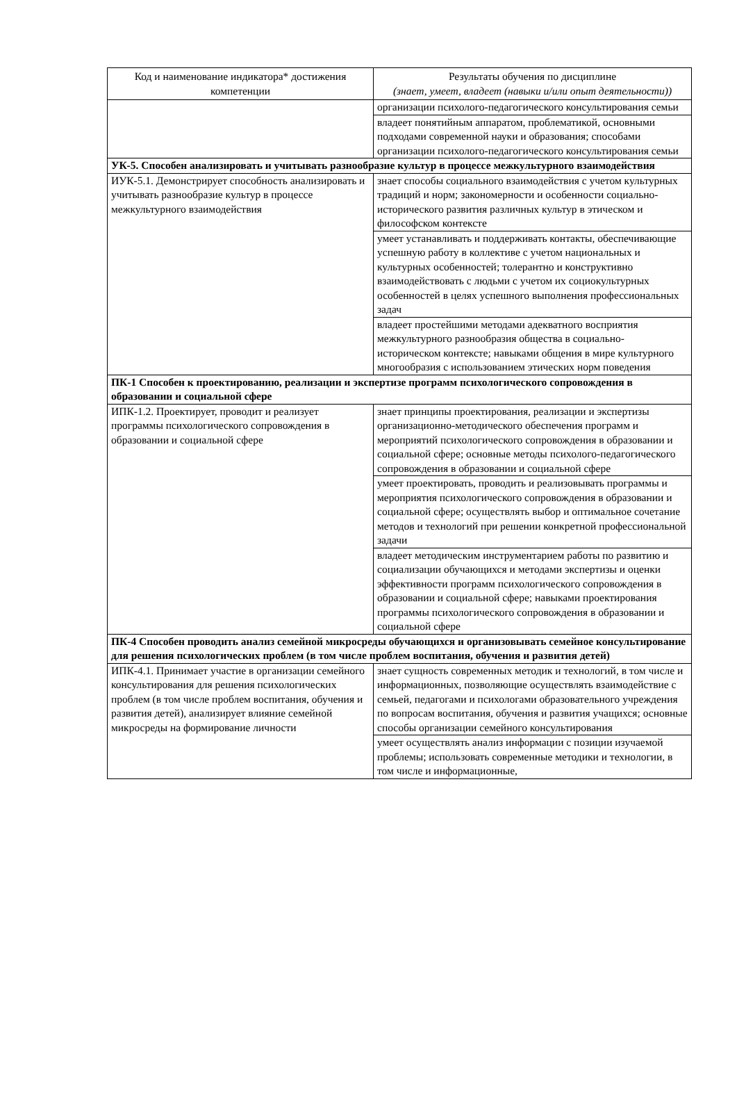| Код и наименование индикатора* достижения компетенции | Результаты обучения по дисциплине (знает, умеет, владеет (навыки и/или опыт деятельности)) |
| --- | --- |
| | организации психолого-педагогического консультирования семьи |
| | владеет понятийным аппаратом, проблематикой, основными подходами современной науки и образования; способами организации психолого-педагогического консультирования семьи |
| УК-5. Способен анализировать и учитывать разнообразие культур в процессе межкультурного взаимодействия | |
| ИУК-5.1. Демонстрирует способность анализировать и учитывать разнообразие культур в процессе межкультурного взаимодействия | знает способы социального взаимодействия с учетом культурных традиций и норм; закономерности и особенности социально-исторического развития различных культур в этическом и философском контексте |
| | умеет устанавливать и поддерживать контакты, обеспечивающие успешную работу в коллективе с учетом национальных и культурных особенностей; толерантно и конструктивно взаимодействовать с людьми с учетом их социокультурных особенностей в целях успешного выполнения профессиональных задач |
| | владеет простейшими методами адекватного восприятия межкультурного разнообразия общества в социально-историческом контексте; навыками общения в мире культурного многообразия с использованием этических норм поведения |
| ПК-1 Способен к проектированию, реализации и экспертизе программ психологического сопровождения в образовании и социальной сфере | |
| ИПК-1.2. Проектирует, проводит и реализует программы психологического сопровождения в образовании и социальной сфере | знает принципы проектирования, реализации и экспертизы организационно-методического обеспечения программ и мероприятий психологического сопровождения в образовании и социальной сфере; основные методы психолого-педагогического сопровождения в образовании и социальной сфере |
| | умеет проектировать, проводить и реализовывать программы и мероприятия психологического сопровождения в образовании и социальной сфере; осуществлять выбор и оптимальное сочетание методов и технологий при решении конкретной профессиональной задачи |
| | владеет методическим инструментарием работы по развитию и социализации обучающихся и методами экспертизы и оценки эффективности программ психологического сопровождения в образовании и социальной сфере; навыками проектирования программы психологического сопровождения в образовании и социальной сфере |
| ПК-4 Способен проводить анализ семейной микросреды обучающихся и организовывать семейное консультирование для решения психологических проблем (в том числе проблем воспитания, обучения и развития детей) | |
| ИПК-4.1. Принимает участие в организации семейного консультирования для решения психологических проблем (в том числе проблем воспитания, обучения и развития детей), анализирует влияние семейной микросреды на формирование личности | знает сущность современных методик и технологий, в том числе и информационных, позволяющие осуществлять взаимодействие с семьей, педагогами и психологами образовательного учреждения по вопросам воспитания, обучения и развития учащихся; основные способы организации семейного консультирования |
| | умеет осуществлять анализ информации с позиции изучаемой проблемы; использовать современные методики и технологии, в том числе и информационные, |